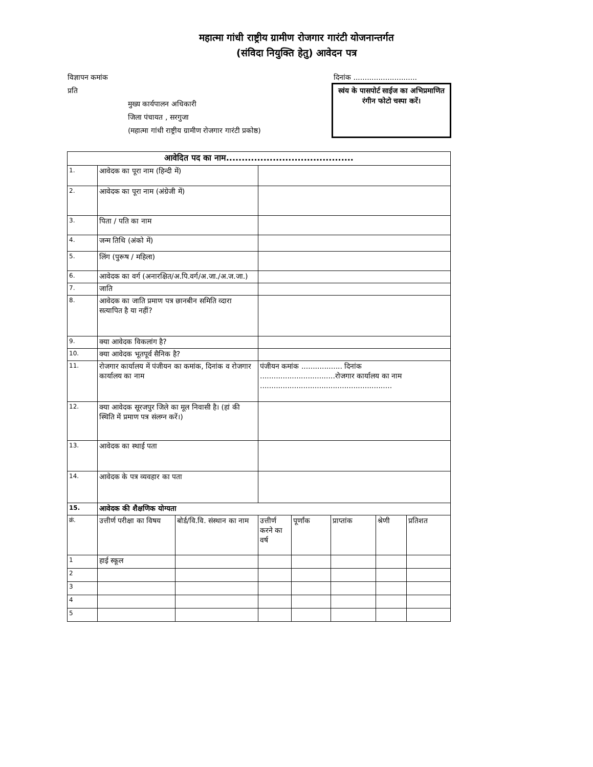महात्मा गांधी राष्ट्रीय ग्रामीण रोजगार गारंटी योजनान्तर्गत
(संविदा नियुक्ति हेतु) आवेदन पत्र
विज्ञापन कमांक
प्रति
मुख्य कार्यपालन अधिकारी
जिला पंचायत , सरगुजा
(महात्मा गांधी राष्ट्रीय ग्रामीण रोजगार गारंटी प्रकोष्ठ)
दिनांक ............................
स्वंय के पासपोर्ट साईज का अभिप्रमाणित रंगीन फोटो चस्पा करें।
| आवेदित पद का नाम......................................... | | | | | | | | |
| --- | --- | --- | --- | --- | --- | --- | --- | --- |
| 1. | आवेदक का पूरा नाम (हिन्दी में) | | | | | | | |
| 2. | आवेदक का पूरा नाम (अंग्रेजी में) | | | | | | | |
| 3. | पिता / पति का नाम | | | | | | | |
| 4. | जन्म तिथि (अंको में) | | | | | | | |
| 5. | लिंग (पुरूष / महिला) | | | | | | | |
| 6. | आवेदक का वर्ग (अनारक्षित/अ.पि.वर्ग/अ.जा./अ.ज.जा.) | | | | | | | |
| 7. | जाति | | | | | | | |
| 8. | आवेदक का जाति प्रमाण पत्र छानबीन समिति व्दारा सत्यापित है या नहीं? | | | | | | | |
| 9. | क्या आवेदक विकलांग है? | | | | | | | |
| 10. | क्या आवेदक भूतपूर्व सैनिक है? | | | | | | | |
| 11. | रोजगार कार्यालय में पंजीयन का कमांक, दिनांक व रोजगार कार्यालय का नाम | | पंजीयन कमांक .................. दिनांक .................................रोजगार कार्यालय का नाम .......................................................... | | | | | |
| 12. | क्या आवेदक सूरजपुर जिले का मूल निवासी है। (हां की स्थिति में प्रमाण पत्र संलग्न करें।) | | | | | | | |
| 13. | आवेदक का स्थाई पता | | | | | | | |
| 14. | आवेदक के पत्र व्यवहार का पता | | | | | | | |
| 15. | आवेदक की शैक्षणिक योग्यता | | | | | | | |
| क्रं. | उत्तीर्ण परीक्षा का विषय | बोर्ड/वि.वि. संस्थान का नाम | उत्तीर्ण करने का वर्ष | पूर्णांक | प्राप्तांक | श्रेणी | प्रतिशत | |
| 1 | हाई स्कूल | | | | | | | |
| 2 | | | | | | | | |
| 3 | | | | | | | | |
| 4 | | | | | | | | |
| 5 | | | | | | | | |